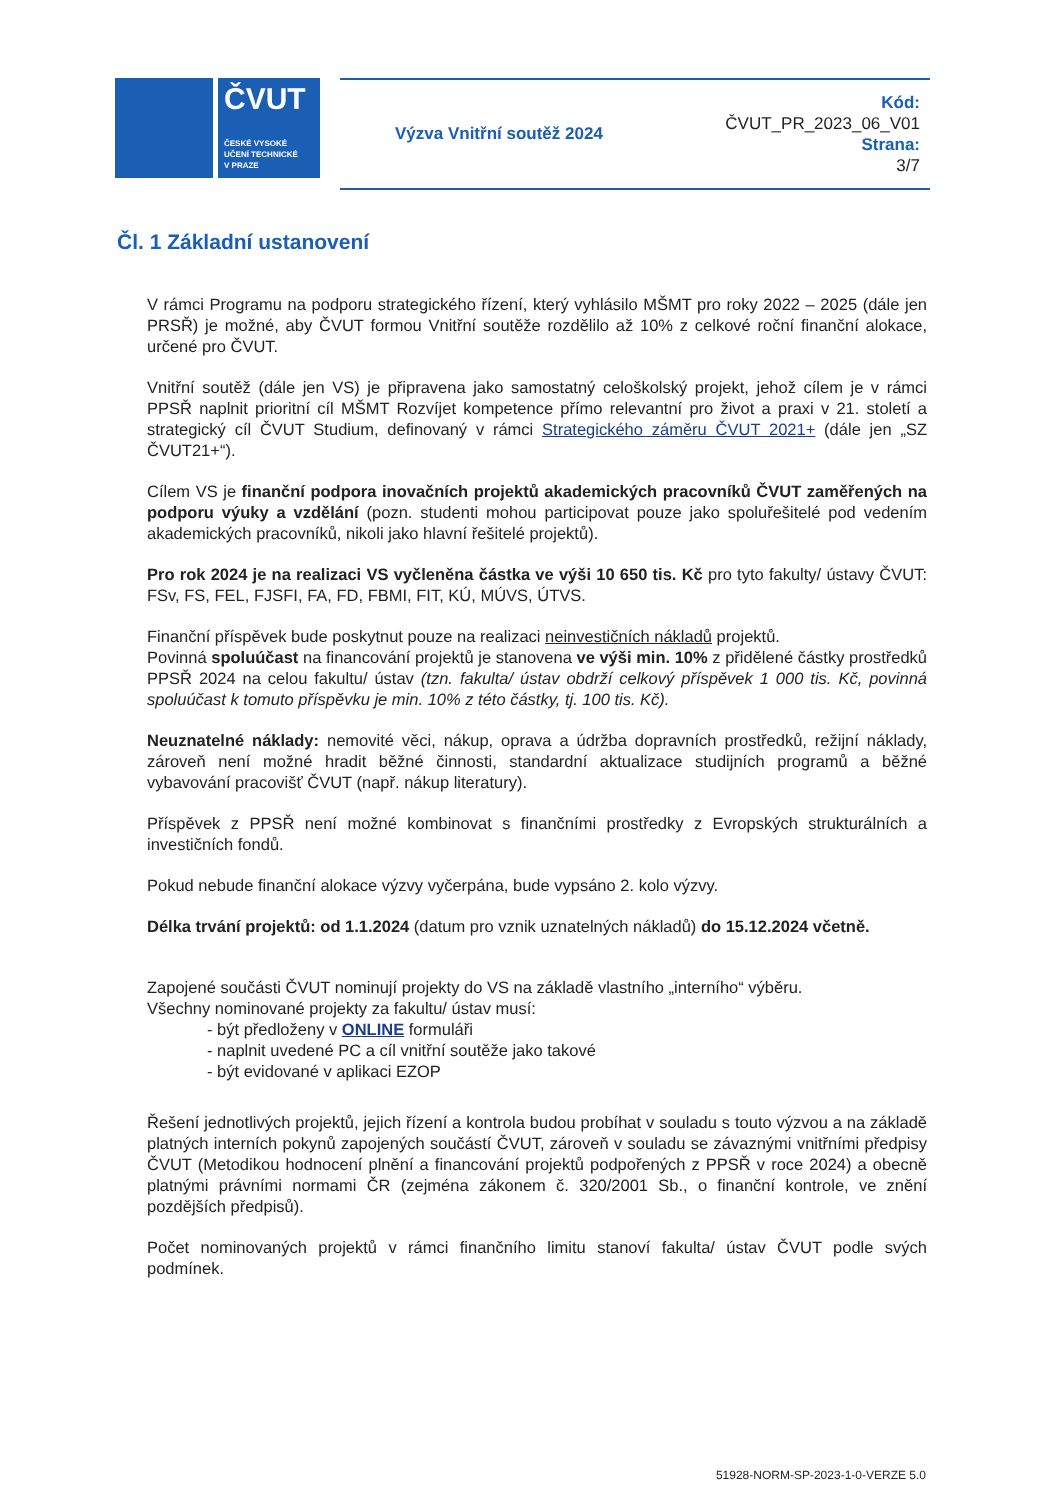ČVUT
ČESKÉ VYSOKÉ
UČENÍ TECHNICKÉ
V PRAZE
Výzva Vnitřní soutěž 2024
Kód:
ČVUT_PR_2023_06_V01
Strana:
3/7
Čl. 1 Základní ustanovení
V rámci Programu na podporu strategického řízení, který vyhlásilo MŠMT pro roky 2022 – 2025 (dále jen PRSŘ) je možné, aby ČVUT formou Vnitřní soutěže rozdělilo až 10% z celkové roční finanční alokace, určené pro ČVUT.
Vnitřní soutěž (dále jen VS) je připravena jako samostatný celoškolský projekt, jehož cílem je v rámci PPSŘ naplnit prioritní cíl MŠMT Rozvíjet kompetence přímo relevantní pro život a praxi v 21. století a strategický cíl ČVUT Studium, definovaný v rámci Strategického záměru ČVUT 2021+ (dále jen „SZ ČVUT21+“).
Cílem VS je finanční podpora inovačních projektů akademických pracovníků ČVUT zaměřených na podporu výuky a vzdělání (pozn. studenti mohou participovat pouze jako spoluřešitelé pod vedením akademických pracovníků, nikoli jako hlavní řešitelé projektů).
Pro rok 2024 je na realizaci VS vyčleněna částka ve výši 10 650 tis. Kč pro tyto fakulty/ ústavy ČVUT: FSv, FS, FEL, FJSFI, FA, FD, FBMI, FIT, KÚ, MÚVS, ÚTVS.
Finanční příspěvek bude poskytnut pouze na realizaci neinvestičních nákladů projektů.
Povinná spoluúčast na financování projektů je stanovena ve výši min. 10% z přidělené částky prostředků PPSŘ 2024 na celou fakultu/ ústav (tzn. fakulta/ ústav obdrží celkový příspěvek 1 000 tis. Kč, povinná spoluúčast k tomuto příspěvku je min. 10% z této částky, tj. 100 tis. Kč).
Neuznatelné náklady: nemovité věci, nákup, oprava a údržba dopravních prostředků, režijní náklady, zároveň není možné hradit běžné činnosti, standardní aktualizace studijních programů a běžné vybavování pracovišť ČVUT (např. nákup literatury).
Příspěvek z PPSŘ není možné kombinovat s finančními prostředky z Evropských strukturálních a investičních fondů.
Pokud nebude finanční alokace výzvy vyčerpána, bude vypsáno 2. kolo výzvy.
Délka trvání projektů: od 1.1.2024 (datum pro vznik uznatelných nákladů) do 15.12.2024 včetně.
Zapojené součásti ČVUT nominují projekty do VS na základě vlastního „interního“ výběru.
Všechny nominované projekty za fakultu/ ústav musí:
- být předloženy v ONLINE formuláři
- naplnit uvedené PC a cíl vnitřní soutěže jako takové
- být evidované v aplikaci EZOP
Řešení jednotlivých projektů, jejich řízení a kontrola budou probíhat v souladu s touto výzvou a na základě platných interních pokynů zapojených součástí ČVUT, zároveň v souladu se závaznými vnitřními předpisy ČVUT (Metodikou hodnocení plnění a financování projektů podpořených z PPSŘ v roce 2024) a obecně platnými právními normami ČR (zejména zákonem č. 320/2001 Sb., o finanční kontrole, ve znění pozdějších předpisů).
Počet nominovaných projektů v rámci finančního limitu stanoví fakulta/ ústav ČVUT podle svých podmínek.
51928-NORM-SP-2023-1-0-VERZE 5.0